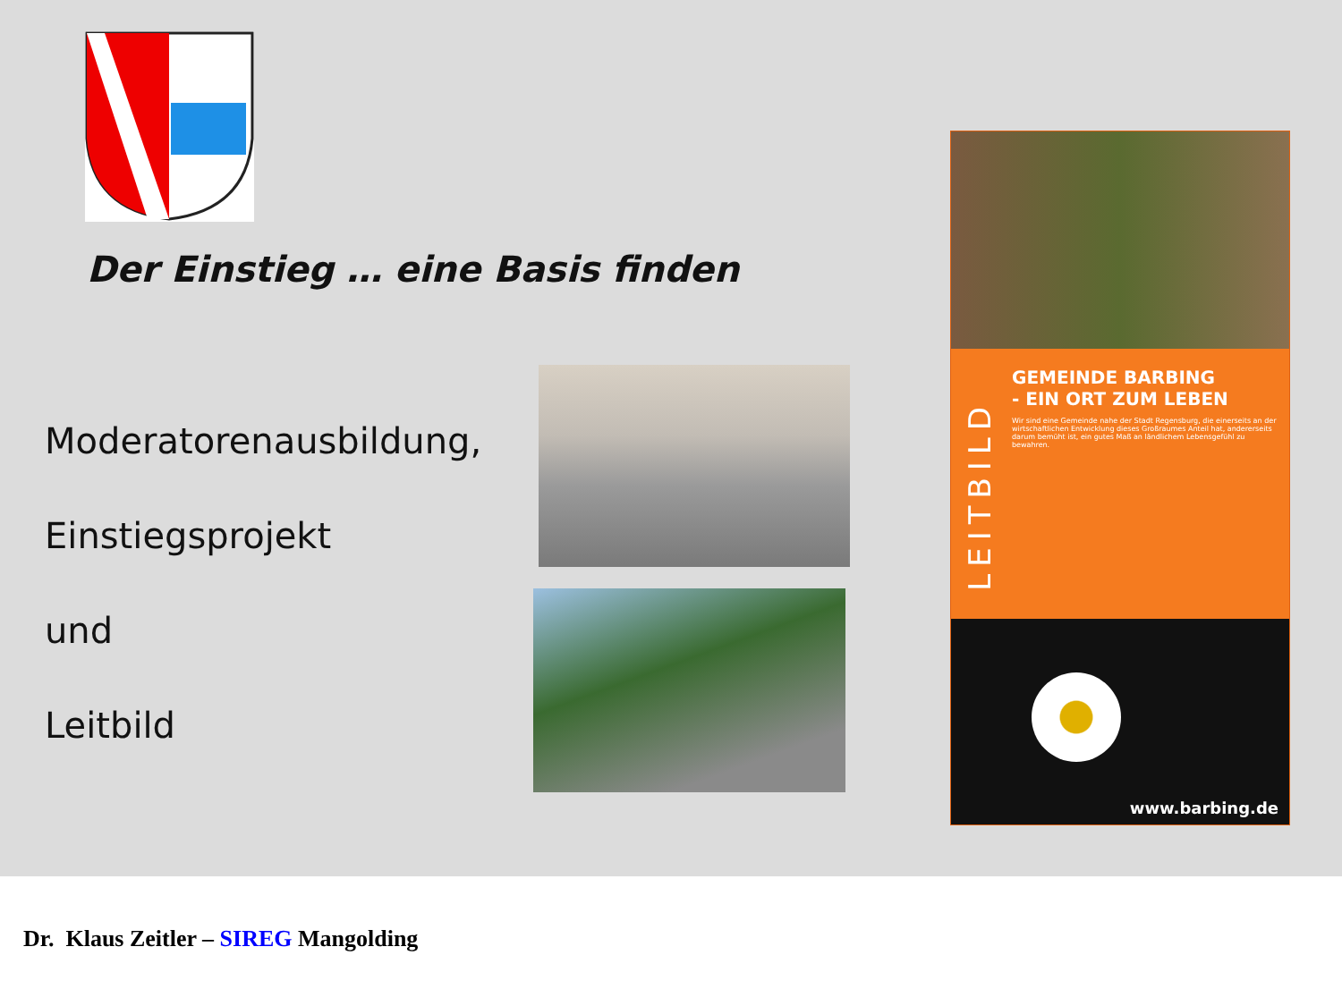Der Einstieg … eine Basis finden
Moderatorenausbildung,
Einstiegsprojekt
und
Leitbild
LEITBILD
GEMEINDE BARBING
- EIN ORT ZUM LEBEN
Wir sind eine Gemeinde nahe der Stadt Regensburg, die einerseits an der wirtschaftlichen Entwicklung dieses Großraumes Anteil hat, andererseits darum bemüht ist, ein gutes Maß an ländlichem Lebensgefühl zu bewahren.
www.barbing.de
Dr. Klaus Zeitler – SIREG Mangolding